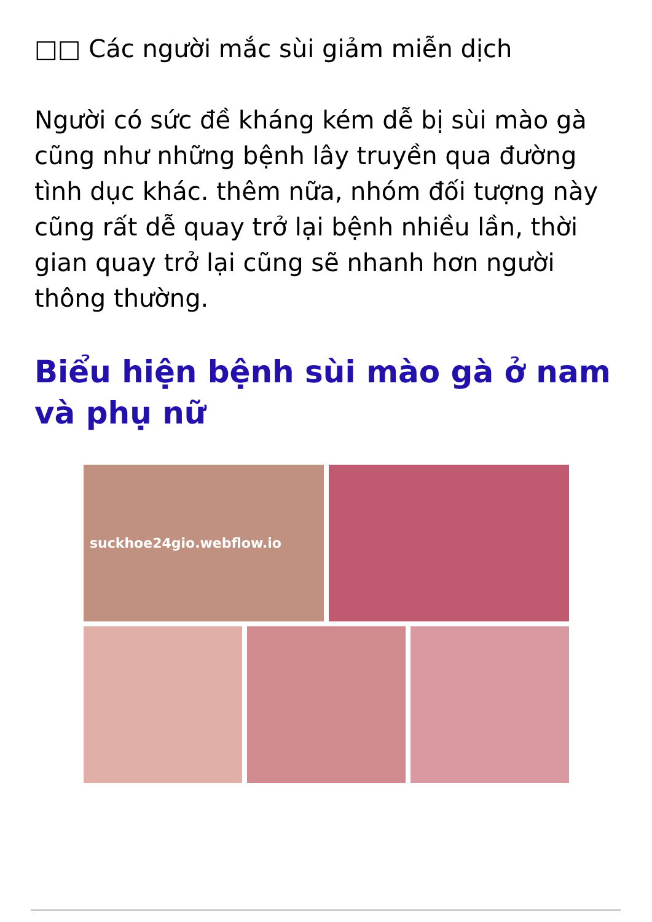□□ Các người mắc sùi giảm miễn dịch
Người có sức đề kháng kém dễ bị sùi mào gà cũng như những bệnh lây truyền qua đường tình dục khác. thêm nữa, nhóm đối tượng này cũng rất dễ quay trở lại bệnh nhiều lần, thời gian quay trở lại cũng sẽ nhanh hơn người thông thường.
Biểu hiện bệnh sùi mào gà ở nam và phụ nữ
suckhoe24gio.webflow.io